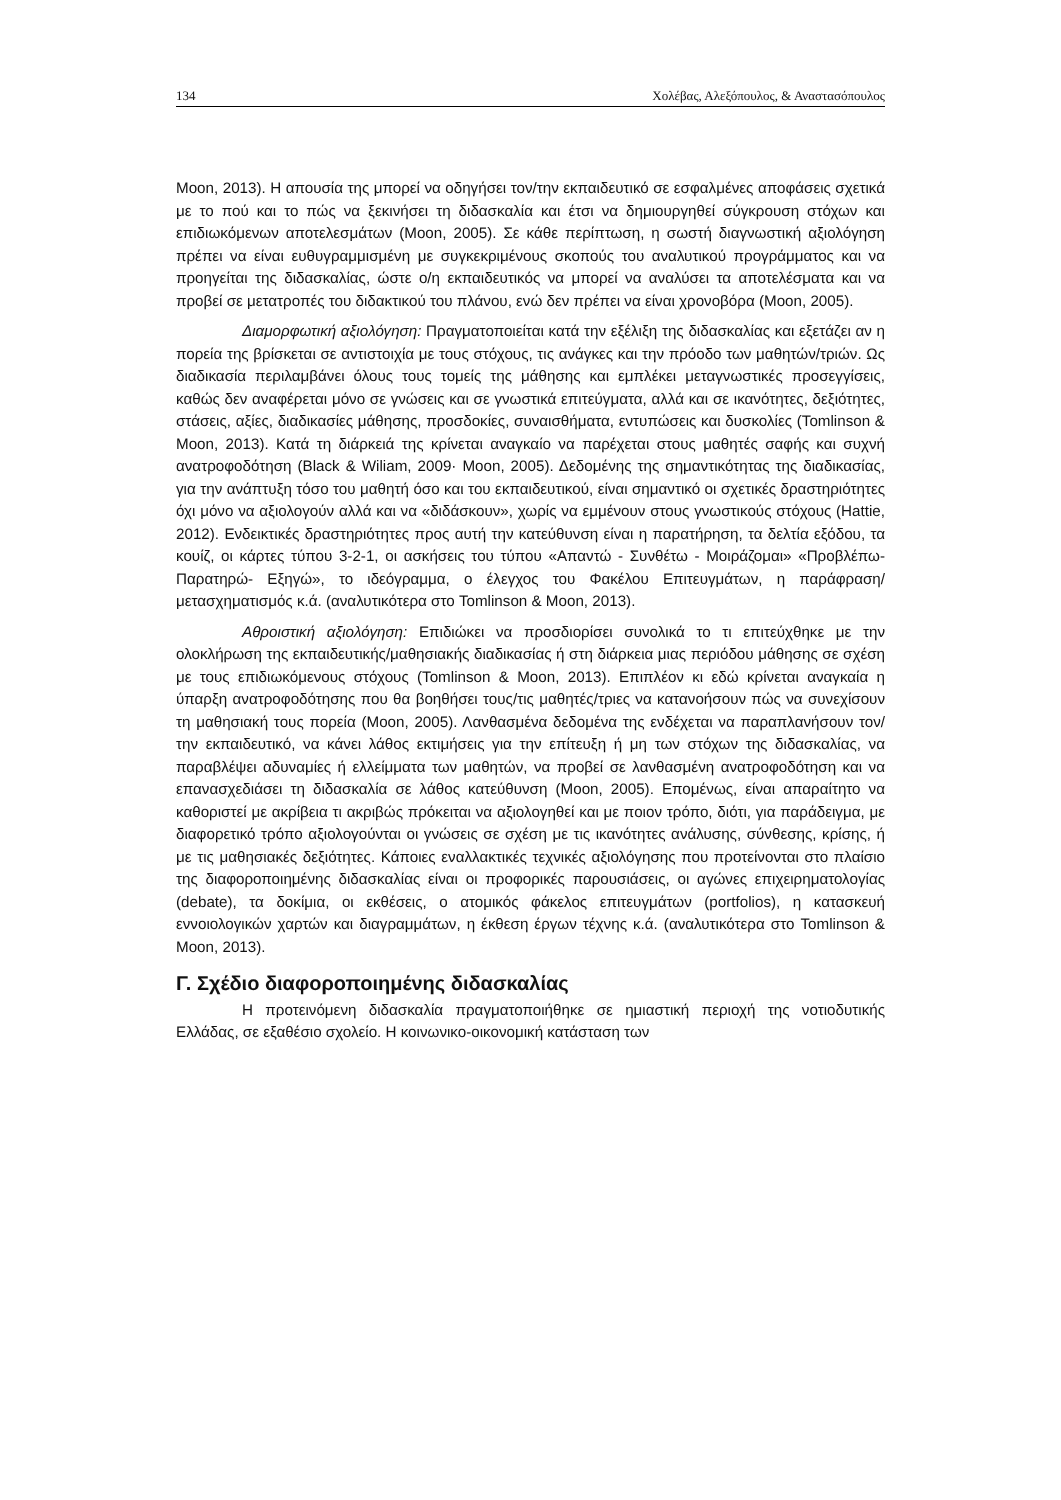134 Χολέβας, Αλεξόπουλος, & Αναστασόπουλος
Moon, 2013). Η απουσία της μπορεί να οδηγήσει τον/την εκπαιδευτικό σε εσφαλμένες αποφάσεις σχετικά με το πού και το πώς να ξεκινήσει τη διδασκαλία και έτσι να δημιουργηθεί σύγκρουση στόχων και επιδιωκόμενων αποτελεσμάτων (Moon, 2005). Σε κάθε περίπτωση, η σωστή διαγνωστική αξιολόγηση πρέπει να είναι ευθυγραμμισμένη με συγκεκριμένους σκοπούς του αναλυτικού προγράμματος και να προηγείται της διδασκαλίας, ώστε ο/η εκπαιδευτικός να μπορεί να αναλύσει τα αποτελέσματα και να προβεί σε μετατροπές του διδακτικού του πλάνου, ενώ δεν πρέπει να είναι χρονοβόρα (Moon, 2005).
Διαμορφωτική αξιολόγηση: Πραγματοποιείται κατά την εξέλιξη της διδασκαλίας και εξετάζει αν η πορεία της βρίσκεται σε αντιστοιχία με τους στόχους, τις ανάγκες και την πρόοδο των μαθητών/τριών. Ως διαδικασία περιλαμβάνει όλους τους τομείς της μάθησης και εμπλέκει μεταγνωστικές προσεγγίσεις, καθώς δεν αναφέρεται μόνο σε γνώσεις και σε γνωστικά επιτεύγματα, αλλά και σε ικανότητες, δεξιότητες, στάσεις, αξίες, διαδικασίες μάθησης, προσδοκίες, συναισθήματα, εντυπώσεις και δυσκολίες (Tomlinson & Moon, 2013). Κατά τη διάρκειά της κρίνεται αναγκαίο να παρέχεται στους μαθητές σαφής και συχνή ανατροφοδότηση (Black & Wiliam, 2009· Moon, 2005). Δεδομένης της σημαντικότητας της διαδικασίας, για την ανάπτυξη τόσο του μαθητή όσο και του εκπαιδευτικού, είναι σημαντικό οι σχετικές δραστηριότητες όχι μόνο να αξιολογούν αλλά και να «διδάσκουν», χωρίς να εμμένουν στους γνωστικούς στόχους (Hattie, 2012). Ενδεικτικές δραστηριότητες προς αυτή την κατεύθυνση είναι η παρατήρηση, τα δελτία εξόδου, τα κουίζ, οι κάρτες τύπου 3-2-1, οι ασκήσεις του τύπου «Απαντώ - Συνθέτω - Μοιράζομαι» «Προβλέπω- Παρατηρώ- Εξηγώ», το ιδεόγραμμα, ο έλεγχος του Φακέλου Επιτευγμάτων, η παράφραση/μετασχηματισμός κ.ά. (αναλυτικότερα στο Tomlinson & Moon, 2013).
Αθροιστική αξιολόγηση: Επιδιώκει να προσδιορίσει συνολικά το τι επιτεύχθηκε με την ολοκλήρωση της εκπαιδευτικής/μαθησιακής διαδικασίας ή στη διάρκεια μιας περιόδου μάθησης σε σχέση με τους επιδιωκόμενους στόχους (Tomlinson & Moon, 2013). Επιπλέον κι εδώ κρίνεται αναγκαία η ύπαρξη ανατροφοδότησης που θα βοηθήσει τους/τις μαθητές/τριες να κατανοήσουν πώς να συνεχίσουν τη μαθησιακή τους πορεία (Moon, 2005). Λανθασμένα δεδομένα της ενδέχεται να παραπλανήσουν τον/την εκπαιδευτικό, να κάνει λάθος εκτιμήσεις για την επίτευξη ή μη των στόχων της διδασκαλίας, να παραβλέψει αδυναμίες ή ελλείμματα των μαθητών, να προβεί σε λανθασμένη ανατροφοδότηση και να επανασχεδιάσει τη διδασκαλία σε λάθος κατεύθυνση (Moon, 2005). Επομένως, είναι απαραίτητο να καθοριστεί με ακρίβεια τι ακριβώς πρόκειται να αξιολογηθεί και με ποιον τρόπο, διότι, για παράδειγμα, με διαφορετικό τρόπο αξιολογούνται οι γνώσεις σε σχέση με τις ικανότητες ανάλυσης, σύνθεσης, κρίσης, ή με τις μαθησιακές δεξιότητες. Κάποιες εναλλακτικές τεχνικές αξιολόγησης που προτείνονται στο πλαίσιο της διαφοροποιημένης διδασκαλίας είναι οι προφορικές παρουσιάσεις, οι αγώνες επιχειρηματολογίας (debate), τα δοκίμια, οι εκθέσεις, ο ατομικός φάκελος επιτευγμάτων (portfolios), η κατασκευή εννοιολογικών χαρτών και διαγραμμάτων, η έκθεση έργων τέχνης κ.ά. (αναλυτικότερα στο Tomlinson & Moon, 2013).
Γ. Σχέδιο διαφοροποιημένης διδασκαλίας
Η προτεινόμενη διδασκαλία πραγματοποιήθηκε σε ημιαστική περιοχή της νοτιοδυτικής Ελλάδας, σε εξαθέσιο σχολείο. Η κοινωνικο-οικονομική κατάσταση των